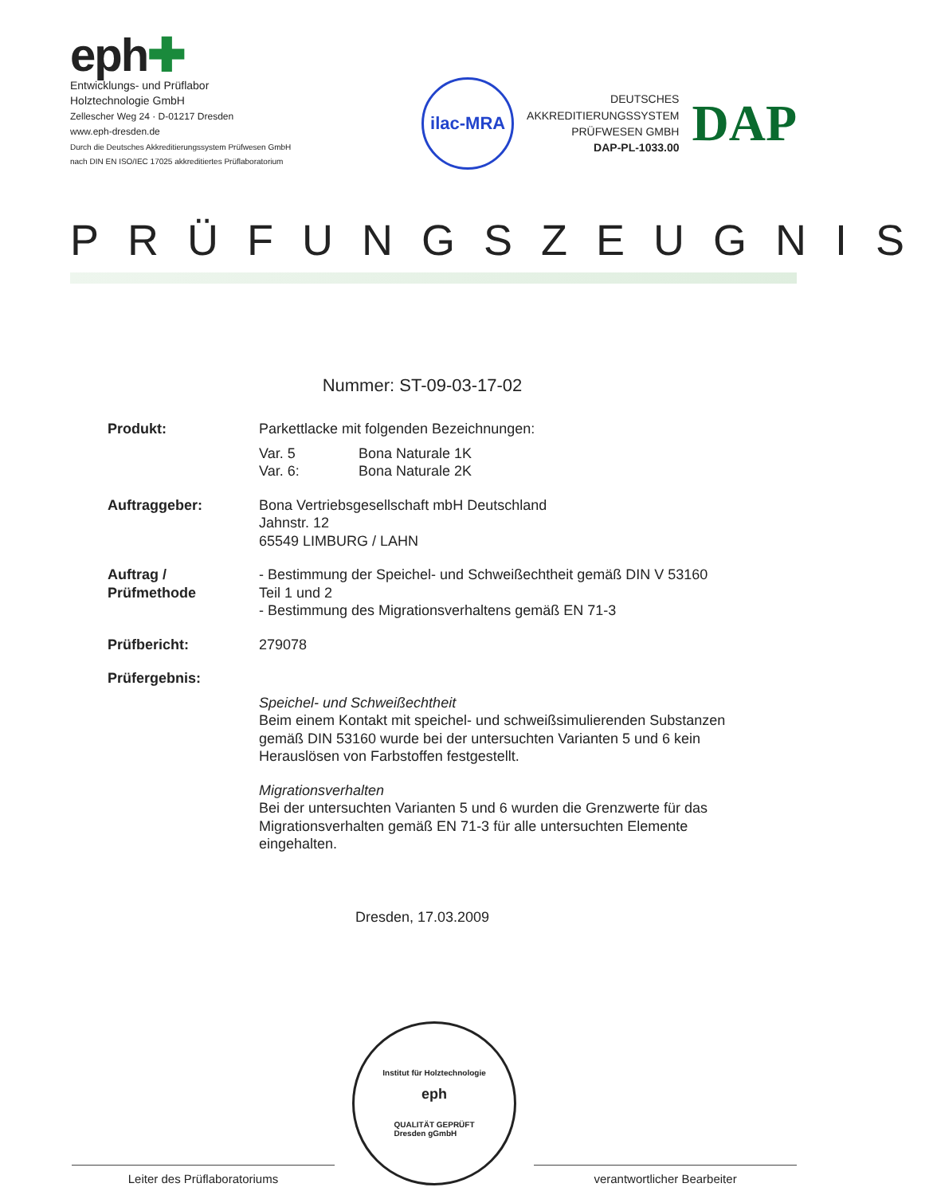eph✚
Entwicklungs- und Prüflabor
Holztechnologie GmbH
Zellescher Weg 24 · D-01217 Dresden
www.eph-dresden.de
Durch die Deutsches Akkreditierungssystem Prüfwesen GmbH
nach DIN EN ISO/IEC 17025 akkreditiertes Prüflaboratorium
ilac-MRA
DEUTSCHES
AKKREDITIERUNGSSYSTEM
PRÜFWESEN GMBH
DAP-PL-1033.00
DAP
PRÜFUNGSZEUGNIS
Nummer: ST-09-03-17-02
| Produkt: | Parkettlacke mit folgenden Bezeichnungen: Var. 5 Bona Naturale 1K Var. 6: Bona Naturale 2K |
| Auftraggeber: | Bona Vertriebsgesellschaft mbH Deutschland Jahnstr. 12 65549 LIMBURG / LAHN |
| Auftrag / Prüfmethode | - Bestimmung der Speichel- und Schweißechtheit gemäß DIN V 53160 Teil 1 und 2 - Bestimmung des Migrationsverhaltens gemäß EN 71-3 |
| Prüfbericht: | 279078 |
| Prüfergebnis: | Speichel- und Schweißechtheit Beim einem Kontakt mit speichel- und schweißsimulierenden Substanzen gemäß DIN 53160 wurde bei der untersuchten Varianten 5 und 6 kein Herauslösen von Farbstoffen festgestellt. Migrationsverhalten Bei der untersuchten Varianten 5 und 6 wurden die Grenzwerte für das Migrationsverhalten gemäß EN 71-3 für alle untersuchten Elemente eingehalten. |
Dresden, 17.03.2009
Leiter des Prüflaboratoriums
Institut für Holztechnologie
eph
QUALITÄT GEPRÜFT
Dresden gGmbH
verantwortlicher Bearbeiter